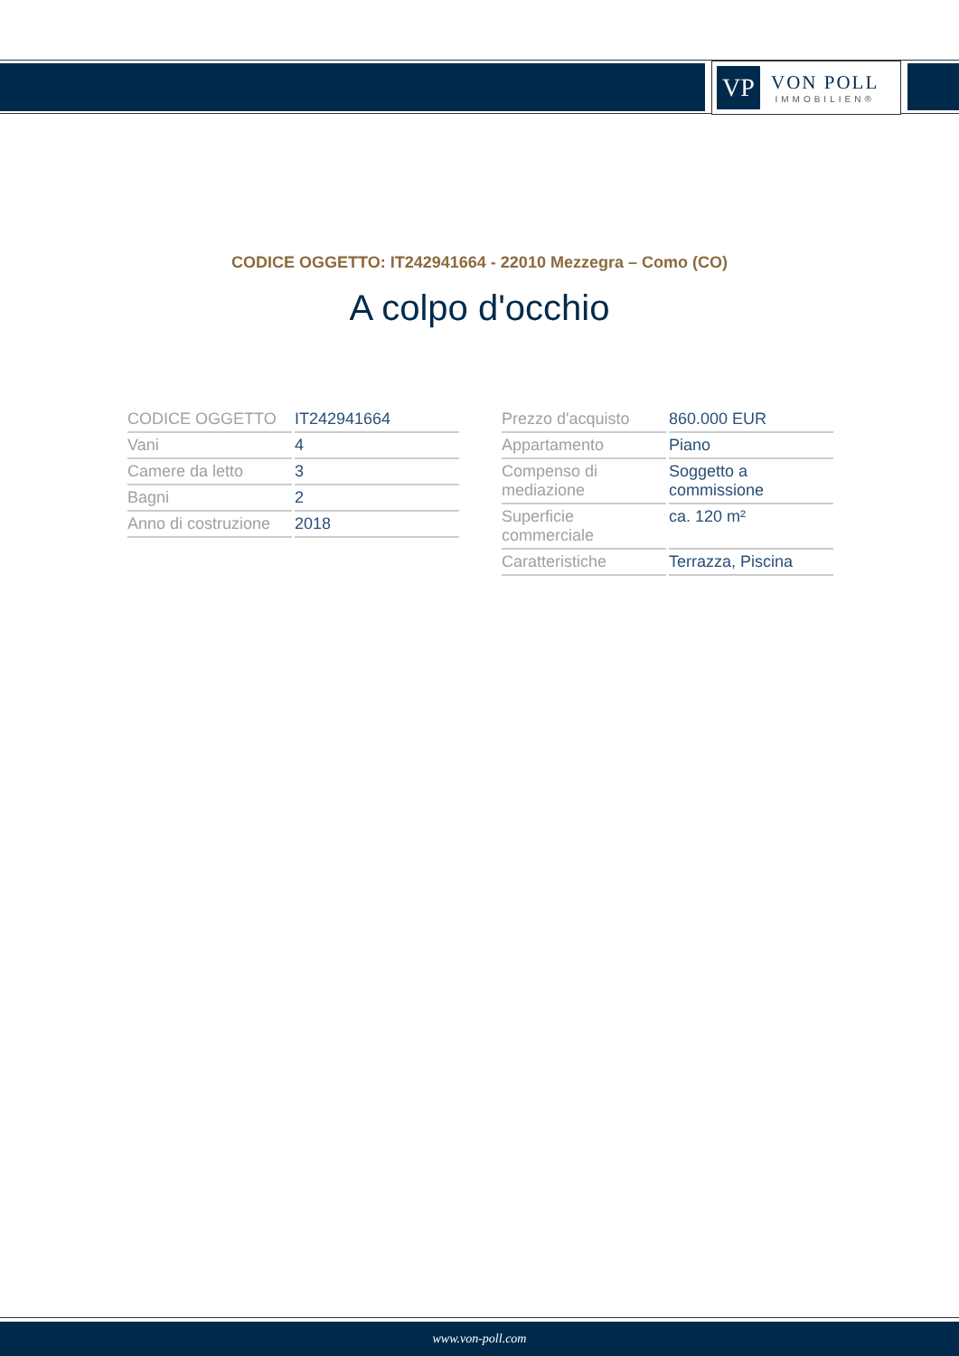VP
VON POLL
IMMOBILIEN®
CODICE OGGETTO: IT242941664 - 22010 Mezzegra – Como (CO)
A colpo d'occhio
| CODICE OGGETTO | IT242941664 |
| Vani | 4 |
| Camere da letto | 3 |
| Bagni | 2 |
| Anno di costruzione | 2018 |
| Prezzo d'acquisto | 860.000 EUR |
| Appartamento | Piano |
| Compenso di mediazione | Soggetto a commissione |
| Superficie commerciale | ca. 120 m² |
| Caratteristiche | Terrazza, Piscina |
www.von-poll.com